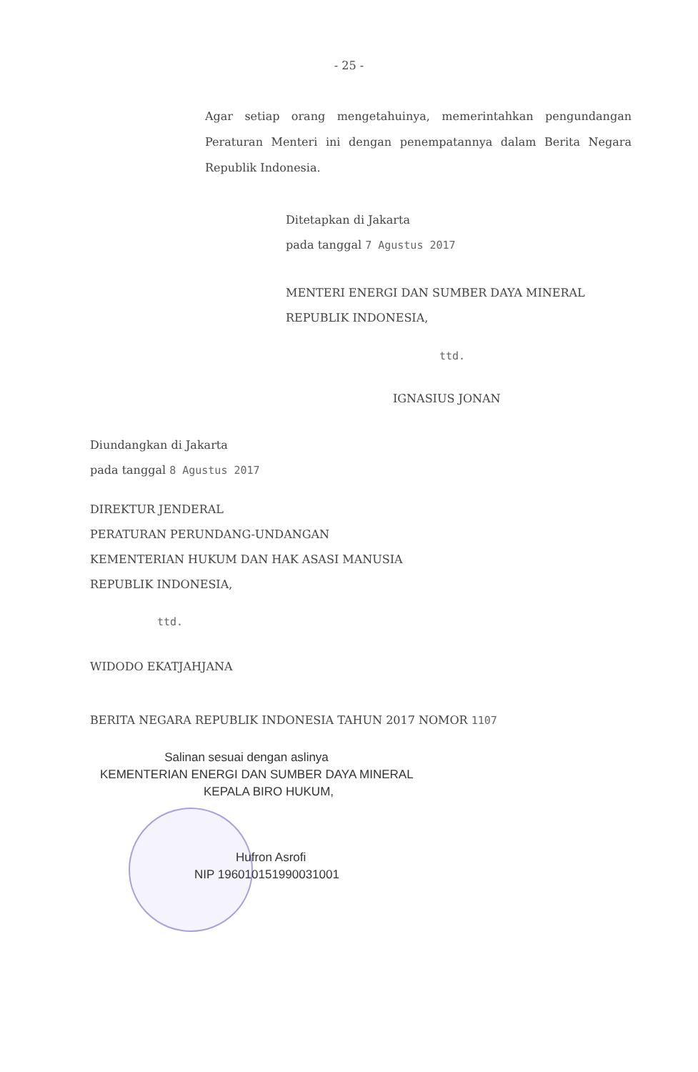- 25 -
Agar setiap orang mengetahuinya, memerintahkan pengundangan Peraturan Menteri ini dengan penempatannya dalam Berita Negara Republik Indonesia.
Ditetapkan di Jakarta
pada tanggal 7 Agustus 2017
MENTERI ENERGI DAN SUMBER DAYA MINERAL
REPUBLIK INDONESIA,
ttd.
IGNASIUS JONAN
Diundangkan di Jakarta
pada tanggal 8 Agustus 2017
DIREKTUR JENDERAL
PERATURAN PERUNDANG-UNDANGAN
KEMENTERIAN HUKUM DAN HAK ASASI MANUSIA
REPUBLIK INDONESIA,
ttd.
WIDODO EKATJAHJANA
BERITA NEGARA REPUBLIK INDONESIA TAHUN 2017 NOMOR 1107
Salinan sesuai dengan aslinya
KEMENTERIAN ENERGI DAN SUMBER DAYA MINERAL
KEPALA BIRO HUKUM,
Hufron Asrofi
NIP 196010151990031001